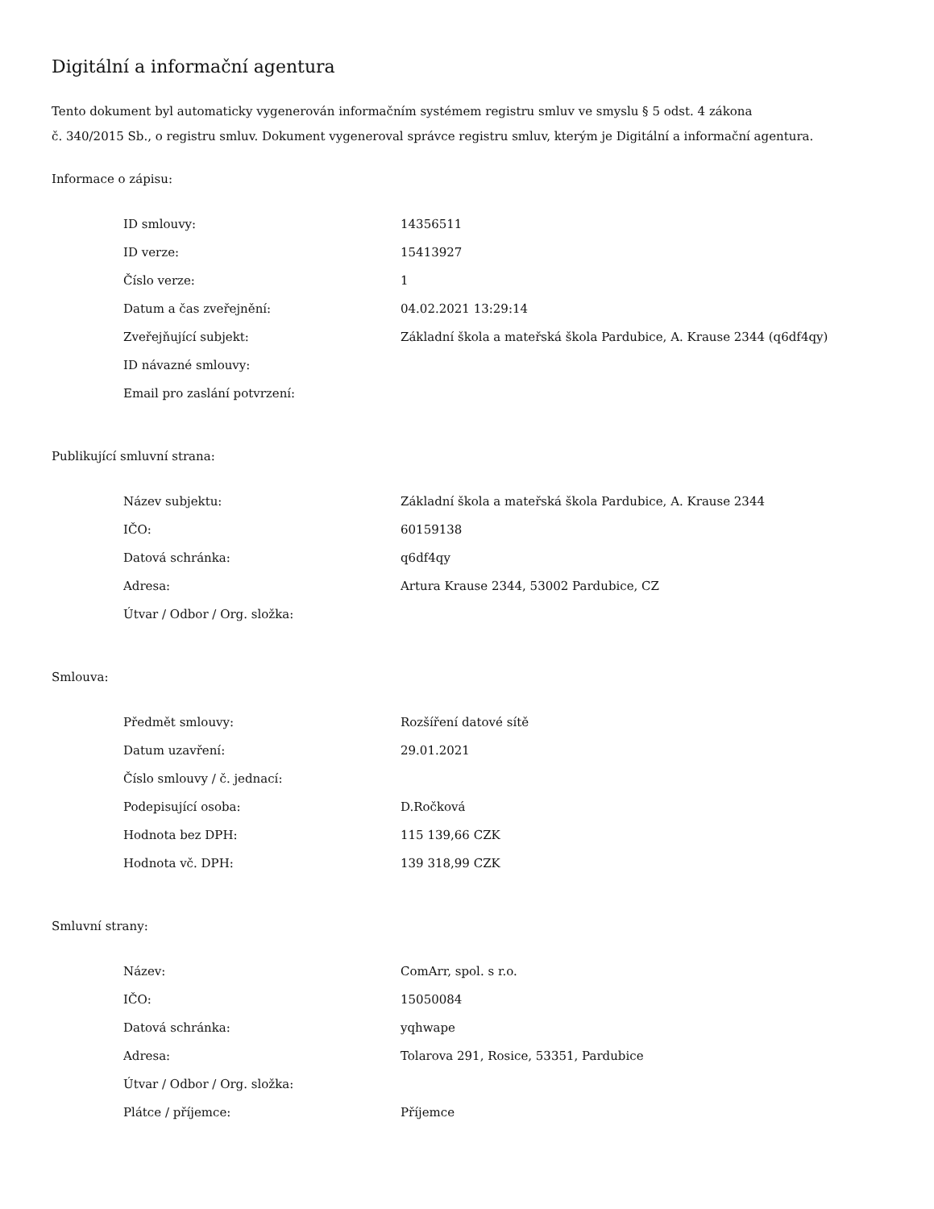Digitální a informační agentura
Tento dokument byl automaticky vygenerován informačním systémem registru smluv ve smyslu § 5 odst. 4 zákona
č. 340/2015 Sb., o registru smluv. Dokument vygeneroval správce registru smluv, kterým je Digitální a informační agentura.
Informace o zápisu:
| ID smlouvy: | 14356511 |
| ID verze: | 15413927 |
| Číslo verze: | 1 |
| Datum a čas zveřejnění: | 04.02.2021 13:29:14 |
| Zveřejňující subjekt: | Základní škola a mateřská škola Pardubice, A. Krause 2344 (q6df4qy) |
| ID návazné smlouvy: | |
| Email pro zaslání potvrzení: | |
Publikující smluvní strana:
| Název subjektu: | Základní škola a mateřská škola Pardubice, A. Krause 2344 |
| IČO: | 60159138 |
| Datová schránka: | q6df4qy |
| Adresa: | Artura Krause 2344, 53002 Pardubice, CZ |
| Útvar / Odbor / Org. složka: | |
Smlouva:
| Předmět smlouvy: | Rozšíření datové sítě |
| Datum uzavření: | 29.01.2021 |
| Číslo smlouvy / č. jednací: | |
| Podepisující osoba: | D.Ročková |
| Hodnota bez DPH: | 115 139,66 CZK |
| Hodnota vč. DPH: | 139 318,99 CZK |
Smluvní strany:
| Název: | ComArr, spol. s r.o. |
| IČO: | 15050084 |
| Datová schránka: | yqhwape |
| Adresa: | Tolarova 291, Rosice, 53351, Pardubice |
| Útvar / Odbor / Org. složka: | |
| Plátce / příjemce: | Příjemce |